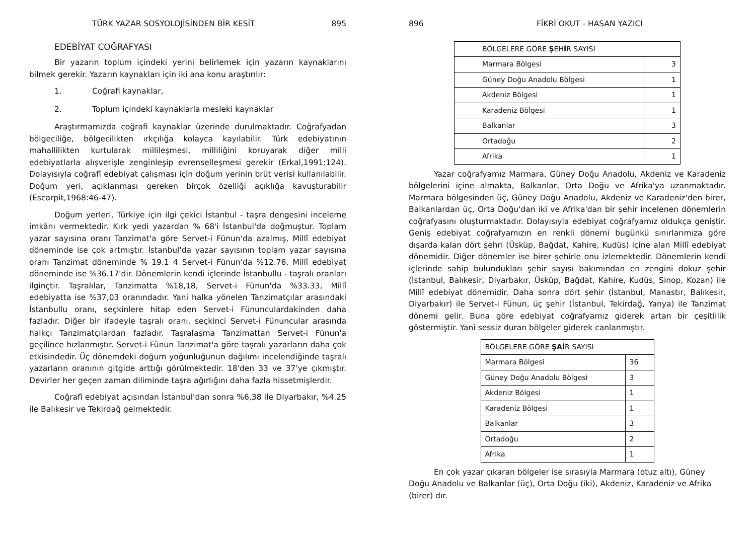TÜRK YAZAR SOSYOLOJİSİNDEN BİR KESİT 895
EDEBİYAT COĞRAFYASI
Bir yazarın toplum içindeki yerini belirlemek için yazarın kaynaklarını bilmek gerekir. Yazarın kaynakları için iki ana konu araştırılır:
1. Coğrafi kaynaklar,
2. Toplum içindeki kaynaklarla mesleki kaynaklar
Araştırmamızda coğrafi kaynaklar üzerinde durulmaktadır. Coğrafyadan bölgeciliğe, bölgecilikten ırkçılığa kolayca kayılabilir. Türk edebiyatının mahallilikten kurtularak millileşmesi, milliliğini koruyarak diğer milli edebiyatlarla alışverişle zenginleşip evrenselleşmesi gerekir (Erkal,1991:124). Dolayısıyla coğrafî edebiyat çalışması için doğum yerinin brüt verisi kullanılabilir. Doğum yeri, açıklanması gereken birçok özelliği açıklığa kavuşturabilir (Escarpit,1968:46-47).
Doğum yerleri, Türkiye için ilgi çekici İstanbul - taşra dengesini inceleme imkânı vermektedir. Kırk yedi yazardan % 68'i İstanbul'da doğmuştur. Toplam yazar sayısına oranı Tanzimat'a göre Servet-i Fünun'da azalmış, Millî edebiyat döneminde ise çok artmıştır. İstanbul'da yazar sayısının toplam yazar sayısına oranı Tanzimat döneminde % 19.1 4 Servet-i Fünun'da %12.76, Millî edebiyat döneminde ise %36.17'dir. Dönemlerin kendi içlerinde İstanbullu - taşralı oranları ilginçtir. Taşralılar, Tanzimatta %18,18, Servet-i Fünun'da %33.33, Millî edebiyatta ise %37,03 oranındadır. Yani halka yönelen Tanzimatçılar arasındaki İstanbullu oranı, seçkinlere hitap eden Servet-i Fünunculardakinden daha fazladır. Diğer bir ifadeyle taşralı oranı, seçkinci Servet-i Fünuncular arasında halkçı Tanzimatçılardan fazladır. Taşralaşma Tanzimattan Servet-i Fünun'a geçilince hızlanmıştır. Servet-i Fünun Tanzimat'a göre taşralı yazarların daha çok etkisindedir. Üç dönemdeki doğum yoğunluğunun dağılımı incelendiğinde taşralı yazarların oranının gitgide arttığı görülmektedir. 18'den 33 ve 37'ye çıkmıştır. Devirler her geçen zaman diliminde taşra ağırlığını daha fazla hissetmişlerdir.
Coğrafî edebiyat açısından İstanbul'dan sonra %6,38 ile Diyarbakır, %4.25 ile Balıkesir ve Tekirdağ gelmektedir.
896 FİKRİ OKUT - HASAN YAZICI
| BÖLGELERE GÖRE Ş EH İ R SAYISI | |
| Marmara Bölgesi | 3 |
| Güney Doğu Anadolu Bölgesi | 1 |
| Akdeniz Bölgesi | 1 |
| Karadeniz Bölgesi | 1 |
| Balkanlar | 3 |
| Ortadoğu | 2 |
| Afrika | 1 |
Yazar coğrafyamız Marmara, Güney Doğu Anadolu, Akdeniz ve Karadeniz bölgelerini içine almakta, Balkanlar, Orta Doğu ve Afrika'ya uzanmaktadır. Marmara bölgesinden üç, Güney Doğu Anadolu, Akdeniz ve Karadeniz'den birer, Balkanlardan üç, Orta Doğu'dan iki ve Afrika'dan bir şehir incelenen dönemlerin coğrafyasını oluşturmaktadır. Dolayısıyla edebiyat coğrafyamız oldukça geniştir. Geniş edebiyat coğrafyamızın en renkli dönemi bugünkü sınırlarımıza göre dışarda kalan dört şehri (Üsküp, Bağdat, Kahire, Kudüs) içine alan Millî edebiyat dönemidir. Diğer dönemler ise birer şehirle onu izlemektedir. Dönemlerin kendi içlerinde sahip bulundukları şehir sayısı bakımından en zengini dokuz şehir (İstanbul, Balıkesir, Diyarbakır, Üsküp, Bağdat, Kahire, Kudüs, Sinop, Kozan) ile Millî edebiyat dönemidir. Daha sonra dört şehir (İstanbul, Manastır, Balıkesir, Diyarbakır) ile Servet-i Fünun, üç şehir (İstanbul, Tekirdağ, Yanya) ile Tanzimat dönemi gelir. Buna göre edebiyat coğrafyamız giderek artan bir çeşitlilik göstermiştir. Yani sessiz duran bölgeler giderek canlanmıştır.
| BÖLGELERE GÖRE ŞAİ R SAYISI | |
| Marmara Bölgesi | 36 |
| Güney Doğu Anadolu Bölgesi | 3 |
| Akdeniz Bölgesi | 1 |
| Karadeniz Bölgesi | 1 |
| Balkanlar | 3 |
| Ortadoğu | 2 |
| Afrika | 1 |
En çok yazar çıkaran bölgeler ise sırasıyla Marmara (otuz altı), Güney Doğu Anadolu ve Balkanlar (üç), Orta Doğu (iki), Akdeniz, Karadeniz ve Afrika (birer) dır.